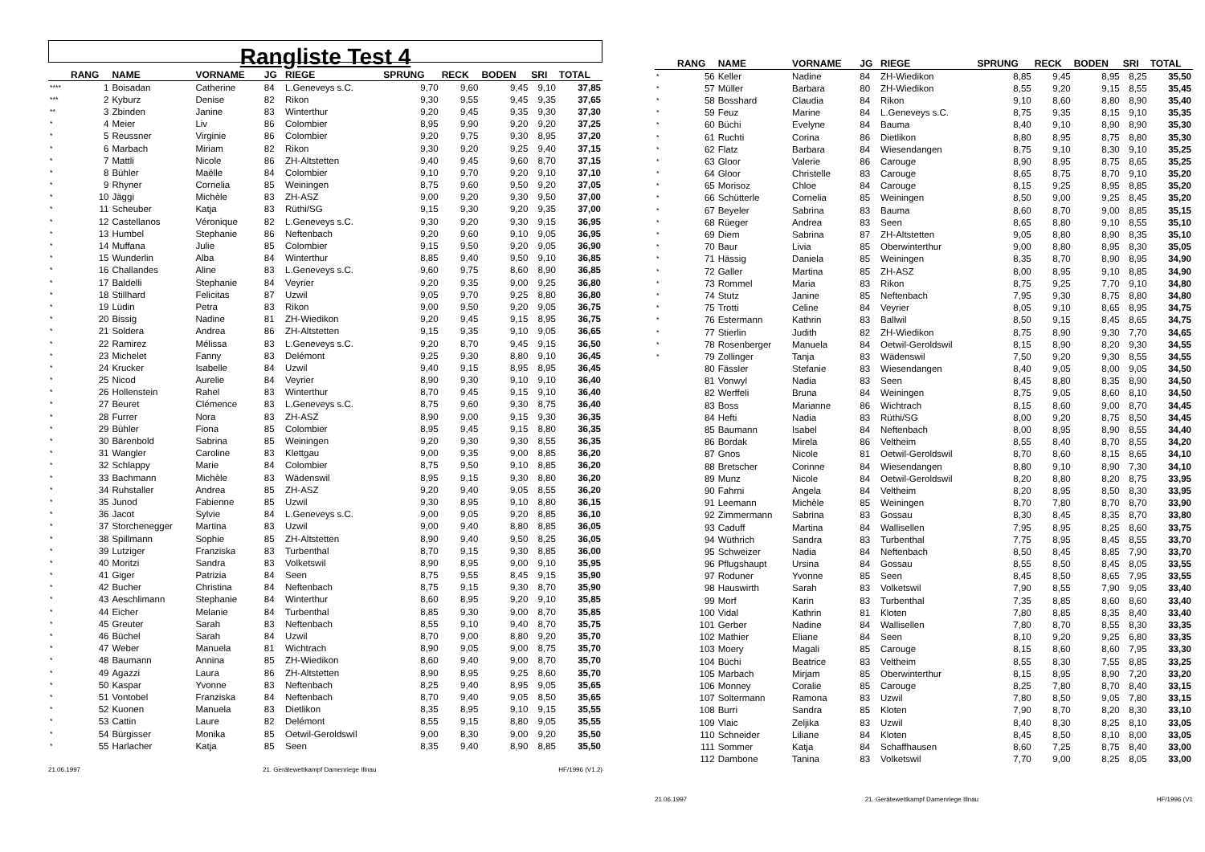Rangliste Test 4
| | RANG | NAME | VORNAME | JG | RIEGE | SPRUNG | RECK | BODEN | SRI | TOTAL |
| --- | --- | --- | --- | --- | --- | --- | --- | --- | --- | --- |
| **** | 1 | Boisadan | Catherine | 84 | L.Geneveys s.C. | 9,70 | 9,60 | 9,45 | 9,10 | 37,85 |
| *** | 2 | Kyburz | Denise | 82 | Rikon | 9,30 | 9,55 | 9,45 | 9,35 | 37,65 |
| ** | 3 | Zbinden | Janine | 83 | Winterthur | 9,20 | 9,45 | 9,35 | 9,30 | 37,30 |
| * | 4 | Meier | Liv | 86 | Colombier | 8,95 | 9,90 | 9,20 | 9,20 | 37,25 |
| * | 5 | Reussner | Virginie | 86 | Colombier | 9,20 | 9,75 | 9,30 | 8,95 | 37,20 |
| * | 6 | Marbach | Miriam | 82 | Rikon | 9,30 | 9,20 | 9,25 | 9,40 | 37,15 |
| * | 7 | Mattli | Nicole | 86 | ZH-Altstetten | 9,40 | 9,45 | 9,60 | 8,70 | 37,15 |
| * | 8 | Bühler | Maëlle | 84 | Colombier | 9,10 | 9,70 | 9,20 | 9,10 | 37,10 |
| * | 9 | Rhyner | Cornelia | 85 | Weiningen | 8,75 | 9,60 | 9,50 | 9,20 | 37,05 |
| * | 10 | Jäggi | Michèle | 83 | ZH-ASZ | 9,00 | 9,20 | 9,30 | 9,50 | 37,00 |
| * | 11 | Scheuber | Katja | 83 | Rüthi/SG | 9,15 | 9,30 | 9,20 | 9,35 | 37,00 |
| * | 12 | Castellanos | Véronique | 82 | L.Geneveys s.C. | 9,30 | 9,20 | 9,30 | 9,15 | 36,95 |
| * | 13 | Humbel | Stephanie | 86 | Neftenbach | 9,20 | 9,60 | 9,10 | 9,05 | 36,95 |
| * | 14 | Muffana | Julie | 85 | Colombier | 9,15 | 9,50 | 9,20 | 9,05 | 36,90 |
| * | 15 | Wunderlin | Alba | 84 | Winterthur | 8,85 | 9,40 | 9,50 | 9,10 | 36,85 |
| * | 16 | Challandes | Aline | 83 | L.Geneveys s.C. | 9,60 | 9,75 | 8,60 | 8,90 | 36,85 |
| * | 17 | Baldelli | Stephanie | 84 | Veyrier | 9,20 | 9,35 | 9,00 | 9,25 | 36,80 |
| * | 18 | Stillhard | Felicitas | 87 | Uzwil | 9,05 | 9,70 | 9,25 | 8,80 | 36,80 |
| * | 19 | Lüdin | Petra | 83 | Rikon | 9,00 | 9,50 | 9,20 | 9,05 | 36,75 |
| * | 20 | Bissig | Nadine | 81 | ZH-Wiedikon | 9,20 | 9,45 | 9,15 | 8,95 | 36,75 |
| * | 21 | Soldera | Andrea | 86 | ZH-Altstetten | 9,15 | 9,35 | 9,10 | 9,05 | 36,65 |
| * | 22 | Ramirez | Mélissa | 83 | L.Geneveys s.C. | 9,20 | 8,70 | 9,45 | 9,15 | 36,50 |
| * | 23 | Michelet | Fanny | 83 | Delémont | 9,25 | 9,30 | 8,80 | 9,10 | 36,45 |
| * | 24 | Krucker | Isabelle | 84 | Uzwil | 9,40 | 9,15 | 8,95 | 8,95 | 36,45 |
| * | 25 | Nicod | Aurelie | 84 | Veyrier | 8,90 | 9,30 | 9,10 | 9,10 | 36,40 |
| * | 26 | Hollenstein | Rahel | 83 | Winterthur | 8,70 | 9,45 | 9,15 | 9,10 | 36,40 |
| * | 27 | Beuret | Clémence | 83 | L.Geneveys s.C. | 8,75 | 9,60 | 9,30 | 8,75 | 36,40 |
| * | 28 | Furrer | Nora | 83 | ZH-ASZ | 8,90 | 9,00 | 9,15 | 9,30 | 36,35 |
| * | 29 | Bühler | Fiona | 85 | Colombier | 8,95 | 9,45 | 9,15 | 8,80 | 36,35 |
| * | 30 | Bärenbold | Sabrina | 85 | Weiningen | 9,20 | 9,30 | 9,30 | 8,55 | 36,35 |
| * | 31 | Wangler | Caroline | 83 | Klettgau | 9,00 | 9,35 | 9,00 | 8,85 | 36,20 |
| * | 32 | Schlappy | Marie | 84 | Colombier | 8,75 | 9,50 | 9,10 | 8,85 | 36,20 |
| * | 33 | Bachmann | Michèle | 83 | Wädenswil | 8,95 | 9,15 | 9,30 | 8,80 | 36,20 |
| * | 34 | Ruhstaller | Andrea | 85 | ZH-ASZ | 9,20 | 9,40 | 9,05 | 8,55 | 36,20 |
| * | 35 | Junod | Fabienne | 85 | Uzwil | 9,30 | 8,95 | 9,10 | 8,80 | 36,15 |
| * | 36 | Jacot | Sylvie | 84 | L.Geneveys s.C. | 9,00 | 9,05 | 9,20 | 8,85 | 36,10 |
| * | 37 | Storchenegger | Martina | 83 | Uzwil | 9,00 | 9,40 | 8,80 | 8,85 | 36,05 |
| * | 38 | Spillmann | Sophie | 85 | ZH-Altstetten | 8,90 | 9,40 | 9,50 | 8,25 | 36,05 |
| * | 39 | Lutziger | Franziska | 83 | Turbenthal | 8,70 | 9,15 | 9,30 | 8,85 | 36,00 |
| * | 40 | Moritzi | Sandra | 83 | Volketswil | 8,90 | 8,95 | 9,00 | 9,10 | 35,95 |
| * | 41 | Giger | Patrizia | 84 | Seen | 8,75 | 9,55 | 8,45 | 9,15 | 35,90 |
| * | 42 | Bucher | Christina | 84 | Neftenbach | 8,75 | 9,15 | 9,30 | 8,70 | 35,90 |
| * | 43 | Aeschlimann | Stephanie | 84 | Winterthur | 8,60 | 8,95 | 9,20 | 9,10 | 35,85 |
| * | 44 | Eicher | Melanie | 84 | Turbenthal | 8,85 | 9,30 | 9,00 | 8,70 | 35,85 |
| * | 45 | Greuter | Sarah | 83 | Neftenbach | 8,55 | 9,10 | 9,40 | 8,70 | 35,75 |
| * | 46 | Büchel | Sarah | 84 | Uzwil | 8,70 | 9,00 | 8,80 | 9,20 | 35,70 |
| * | 47 | Weber | Manuela | 81 | Wichtrach | 8,90 | 9,05 | 9,00 | 8,75 | 35,70 |
| * | 48 | Baumann | Annina | 85 | ZH-Wiedikon | 8,60 | 9,40 | 9,00 | 8,70 | 35,70 |
| * | 49 | Agazzi | Laura | 86 | ZH-Altstetten | 8,90 | 8,95 | 9,25 | 8,60 | 35,70 |
| * | 50 | Kaspar | Yvonne | 83 | Neftenbach | 8,25 | 9,40 | 8,95 | 9,05 | 35,65 |
| * | 51 | Vontobel | Franziska | 84 | Neftenbach | 8,70 | 9,40 | 9,05 | 8,50 | 35,65 |
| * | 52 | Kuonen | Manuela | 83 | Dietlikon | 8,35 | 8,95 | 9,10 | 9,15 | 35,55 |
| * | 53 | Cattin | Laure | 82 | Delémont | 8,55 | 9,15 | 8,80 | 9,05 | 35,55 |
| * | 54 | Bürgisser | Monika | 85 | Oetwil-Geroldswil | 9,00 | 8,30 | 9,00 | 9,20 | 35,50 |
| * | 55 | Harlacher | Katja | 85 | Seen | 8,35 | 9,40 | 8,90 | 8,85 | 35,50 |
21.06.1997 21. Gerätewettkampf Damenriege Illnau HF/1996 (V1.2)
| | RANG | NAME | VORNAME | JG | RIEGE | SPRUNG | RECK | BODEN | SRI | TOTAL |
| --- | --- | --- | --- | --- | --- | --- | --- | --- | --- | --- |
| * | 56 | Keller | Nadine | 84 | ZH-Wiedikon | 8,85 | 9,45 | 8,95 | 8,25 | 35,50 |
| * | 57 | Müller | Barbara | 80 | ZH-Wiedikon | 8,55 | 9,20 | 9,15 | 8,55 | 35,45 |
| * | 58 | Bosshard | Claudia | 84 | Rikon | 9,10 | 8,60 | 8,80 | 8,90 | 35,40 |
| * | 59 | Feuz | Marine | 84 | L.Geneveys s.C. | 8,75 | 9,35 | 8,15 | 9,10 | 35,35 |
| * | 60 | Büchi | Evelyne | 84 | Bauma | 8,40 | 9,10 | 8,90 | 8,90 | 35,30 |
| * | 61 | Ruchti | Corina | 86 | Dietlikon | 8,80 | 8,95 | 8,75 | 8,80 | 35,30 |
| * | 62 | Flatz | Barbara | 84 | Wiesendangen | 8,75 | 9,10 | 8,30 | 9,10 | 35,25 |
| * | 63 | Gloor | Valerie | 86 | Carouge | 8,90 | 8,95 | 8,75 | 8,65 | 35,25 |
| * | 64 | Gloor | Christelle | 83 | Carouge | 8,65 | 8,75 | 8,70 | 9,10 | 35,20 |
| * | 65 | Morisoz | Chloe | 84 | Carouge | 8,15 | 9,25 | 8,95 | 8,85 | 35,20 |
| * | 66 | Schütterle | Cornelia | 85 | Weiningen | 8,50 | 9,00 | 9,25 | 8,45 | 35,20 |
| * | 67 | Beyeler | Sabrina | 83 | Bauma | 8,60 | 8,70 | 9,00 | 8,85 | 35,15 |
| * | 68 | Rüeger | Andrea | 83 | Seen | 8,65 | 8,80 | 9,10 | 8,55 | 35,10 |
| * | 69 | Diem | Sabrina | 87 | ZH-Altstetten | 9,05 | 8,80 | 8,90 | 8,35 | 35,10 |
| * | 70 | Baur | Livia | 85 | Oberwinterthur | 9,00 | 8,80 | 8,95 | 8,30 | 35,05 |
| * | 71 | Hässig | Daniela | 85 | Weiningen | 8,35 | 8,70 | 8,90 | 8,95 | 34,90 |
| * | 72 | Galler | Martina | 85 | ZH-ASZ | 8,00 | 8,95 | 9,10 | 8,85 | 34,90 |
| * | 73 | Rommel | Maria | 83 | Rikon | 8,75 | 9,25 | 7,70 | 9,10 | 34,80 |
| * | 74 | Stutz | Janine | 85 | Neftenbach | 7,95 | 9,30 | 8,75 | 8,80 | 34,80 |
| * | 75 | Trotti | Celine | 84 | Veyrier | 8,05 | 9,10 | 8,65 | 8,95 | 34,75 |
| * | 76 | Estermann | Kathrin | 83 | Ballwil | 8,50 | 9,15 | 8,45 | 8,65 | 34,75 |
| * | 77 | Stierlin | Judith | 82 | ZH-Wiedikon | 8,75 | 8,90 | 9,30 | 7,70 | 34,65 |
| * | 78 | Rosenberger | Manuela | 84 | Oetwil-Geroldswil | 8,15 | 8,90 | 8,20 | 9,30 | 34,55 |
| * | 79 | Zollinger | Tanja | 83 | Wädenswil | 7,50 | 9,20 | 9,30 | 8,55 | 34,55 |
| | 80 | Fässler | Stefanie | 83 | Wiesendangen | 8,40 | 9,05 | 8,00 | 9,05 | 34,50 |
| | 81 | Vonwyl | Nadia | 83 | Seen | 8,45 | 8,80 | 8,35 | 8,90 | 34,50 |
| | 82 | Werffeli | Bruna | 84 | Weiningen | 8,75 | 9,05 | 8,60 | 8,10 | 34,50 |
| | 83 | Boss | Marianne | 86 | Wichtrach | 8,15 | 8,60 | 9,00 | 8,70 | 34,45 |
| | 84 | Hefti | Nadia | 83 | Rüthi/SG | 8,00 | 9,20 | 8,75 | 8,50 | 34,45 |
| | 85 | Baumann | Isabel | 84 | Neftenbach | 8,00 | 8,95 | 8,90 | 8,55 | 34,40 |
| | 86 | Bordak | Mirela | 86 | Veltheim | 8,55 | 8,40 | 8,70 | 8,55 | 34,20 |
| | 87 | Gnos | Nicole | 81 | Oetwil-Geroldswil | 8,70 | 8,60 | 8,15 | 8,65 | 34,10 |
| | 88 | Bretscher | Corinne | 84 | Wiesendangen | 8,80 | 9,10 | 8,90 | 7,30 | 34,10 |
| | 89 | Munz | Nicole | 84 | Oetwil-Geroldswil | 8,20 | 8,80 | 8,20 | 8,75 | 33,95 |
| | 90 | Fahrni | Angela | 84 | Veltheim | 8,20 | 8,95 | 8,50 | 8,30 | 33,95 |
| | 91 | Leemann | Michèle | 85 | Weiningen | 8,70 | 7,80 | 8,70 | 8,70 | 33,90 |
| | 92 | Zimmermann | Sabrina | 83 | Gossau | 8,30 | 8,45 | 8,35 | 8,70 | 33,80 |
| | 93 | Caduff | Martina | 84 | Wallisellen | 7,95 | 8,95 | 8,25 | 8,60 | 33,75 |
| | 94 | Wüthrich | Sandra | 83 | Turbenthal | 7,75 | 8,95 | 8,45 | 8,55 | 33,70 |
| | 95 | Schweizer | Nadia | 84 | Neftenbach | 8,50 | 8,45 | 8,85 | 7,90 | 33,70 |
| | 96 | Pflugshaupt | Ursina | 84 | Gossau | 8,55 | 8,50 | 8,45 | 8,05 | 33,55 |
| | 97 | Roduner | Yvonne | 85 | Seen | 8,45 | 8,50 | 8,65 | 7,95 | 33,55 |
| | 98 | Hauswirth | Sarah | 83 | Volketswil | 7,90 | 8,55 | 7,90 | 9,05 | 33,40 |
| | 99 | Morf | Karin | 83 | Turbenthal | 7,35 | 8,85 | 8,60 | 8,60 | 33,40 |
| | 100 | Vidal | Kathrin | 81 | Kloten | 7,80 | 8,85 | 8,35 | 8,40 | 33,40 |
| | 101 | Gerber | Nadine | 84 | Wallisellen | 7,80 | 8,70 | 8,55 | 8,30 | 33,35 |
| | 102 | Mathier | Eliane | 84 | Seen | 8,10 | 9,20 | 9,25 | 6,80 | 33,35 |
| | 103 | Moery | Magali | 85 | Carouge | 8,15 | 8,60 | 8,60 | 7,95 | 33,30 |
| | 104 | Büchi | Beatrice | 83 | Veltheim | 8,55 | 8,30 | 7,55 | 8,85 | 33,25 |
| | 105 | Marbach | Mirjam | 85 | Oberwinterthur | 8,15 | 8,95 | 8,90 | 7,20 | 33,20 |
| | 106 | Monney | Coralie | 85 | Carouge | 8,25 | 7,80 | 8,70 | 8,40 | 33,15 |
| | 107 | Soltermann | Ramona | 83 | Uzwil | 7,80 | 8,50 | 9,05 | 7,80 | 33,15 |
| | 108 | Burri | Sandra | 85 | Kloten | 7,90 | 8,70 | 8,20 | 8,30 | 33,10 |
| | 109 | Vlaic | Zeljika | 83 | Uzwil | 8,40 | 8,30 | 8,25 | 8,10 | 33,05 |
| | 110 | Schneider | Liliane | 84 | Kloten | 8,45 | 8,50 | 8,10 | 8,00 | 33,05 |
| | 111 | Sommer | Katja | 84 | Schaffhausen | 8,60 | 7,25 | 8,75 | 8,40 | 33,00 |
| | 112 | Dambone | Tanina | 83 | Volketswil | 7,70 | 9,00 | 8,25 | 8,05 | 33,00 |
21.06.1997 21. Gerätewettkampf Damenriege Illnau HF/1996 (V1